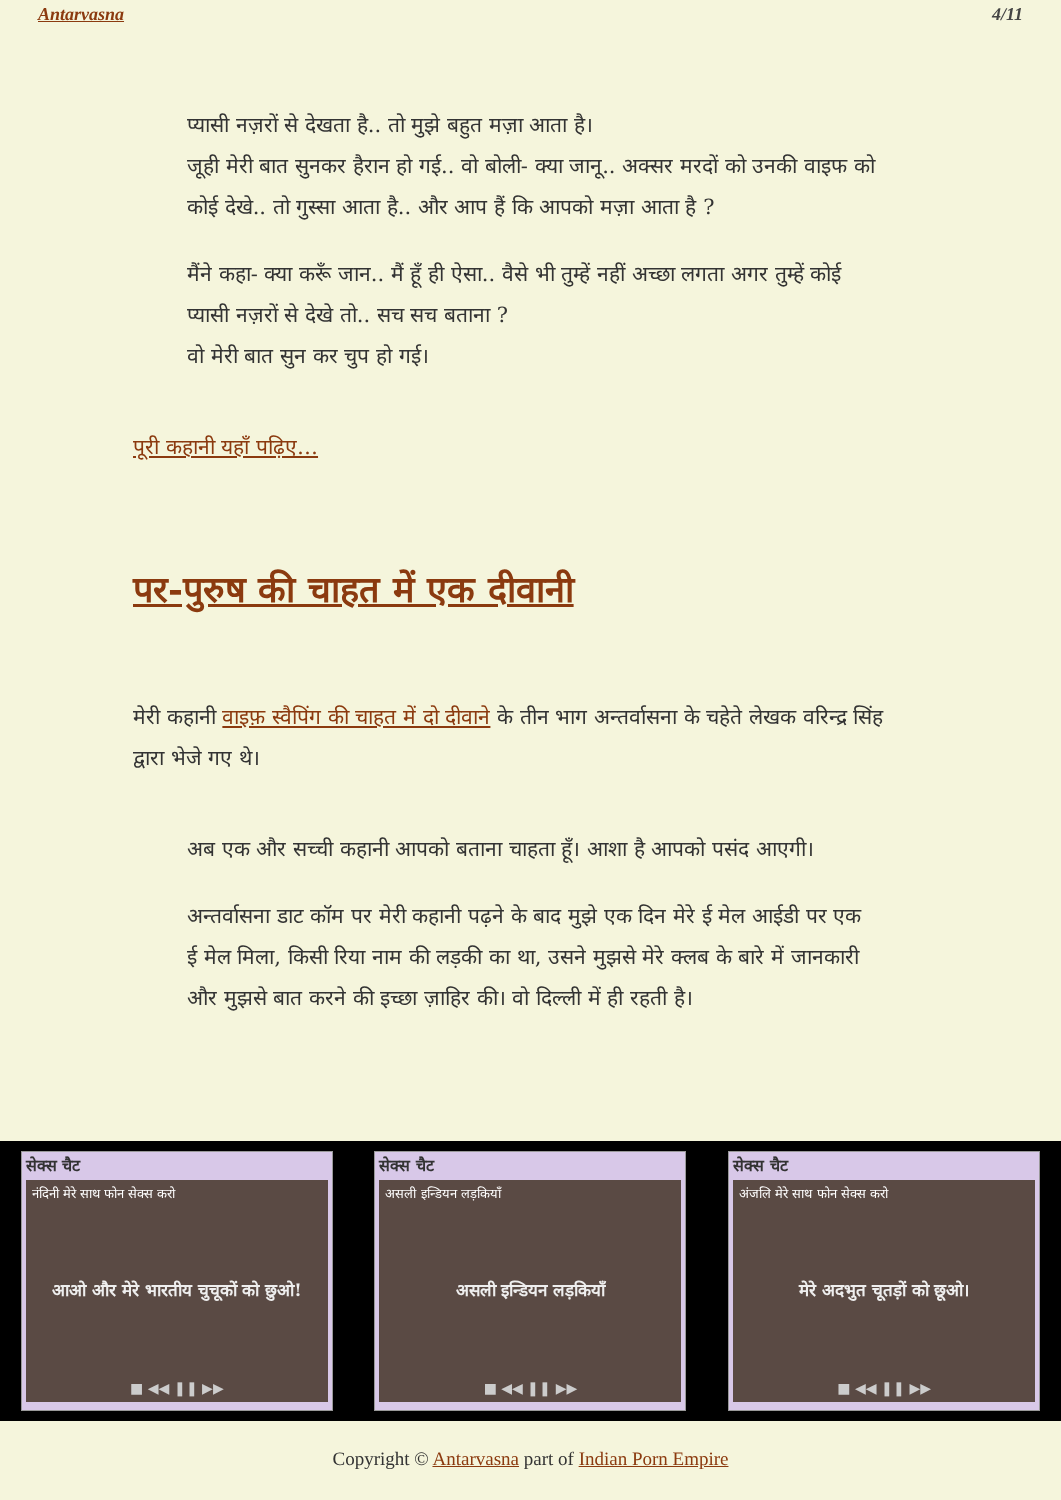Antarvasna 4/11
प्यासी नज़रों से देखता है.. तो मुझे बहुत मज़ा आता है।
जूही मेरी बात सुनकर हैरान हो गई.. वो बोली- क्या जानू.. अक्सर मरदों को उनकी वाइफ को कोई देखे.. तो गुस्सा आता है.. और आप हैं कि आपको मज़ा आता है ?
मैंने कहा- क्या करूँ जान.. मैं हूँ ही ऐसा.. वैसे भी तुम्हें नहीं अच्छा लगता अगर तुम्हें कोई प्यासी नज़रों से देखे तो.. सच सच बताना ?
वो मेरी बात सुन कर चुप हो गई।
पूरी कहानी यहाँ पढ़िए…
पर-पुरुष की चाहत में एक दीवानी
मेरी कहानी वाइफ़ स्वैपिंग की चाहत में दो दीवाने के तीन भाग अन्तर्वासना के चहेते लेखक वरिन्द्र सिंह द्वारा भेजे गए थे।
अब एक और सच्ची कहानी आपको बताना चाहता हूँ। आशा है आपको पसंद आएगी।
अन्तर्वासना डाट कॉम पर मेरी कहानी पढ़ने के बाद मुझे एक दिन मेरे ई मेल आईडी पर एक ई मेल मिला, किसी रिया नाम की लड़की का था, उसने मुझसे मेरे क्लब के बारे में जानकारी और मुझसे बात करने की इच्छा ज़ाहिर की। वो दिल्ली में ही रहती है।
सेक्स चैट
नंदिनी मेरे साथ फोन सेक्स करो
आओ और मेरे भारतीय चुचूकों को छुओ!
■ ◀◀ ❚❚ ▶▶
सेक्स चैट
असली इन्डियन लड़कियाँ
असली इन्डियन लड़कियाँ
■ ◀◀ ❚❚ ▶▶
सेक्स चैट
अंजलि मेरे साथ फोन सेक्स करो
मेरे अदभुत चूतड़ों को छूओ।
■ ◀◀ ❚❚ ▶▶
Copyright © Antarvasna part of Indian Porn Empire